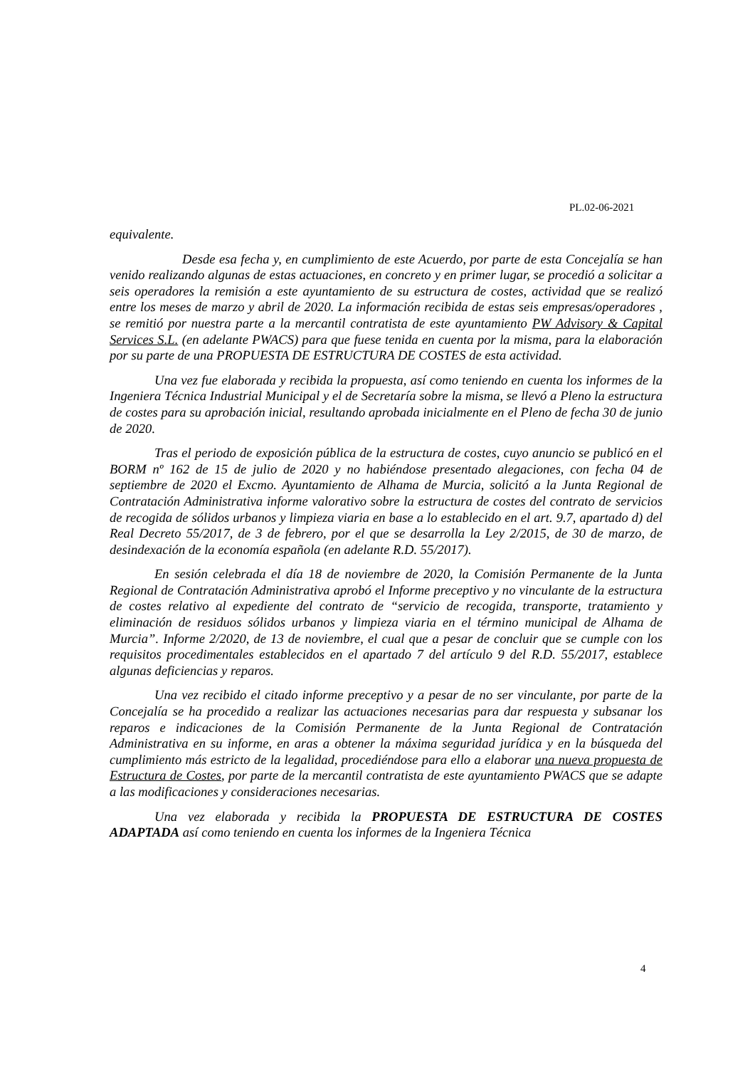PL.02-06-2021
equivalente.
Desde esa fecha y, en cumplimiento de este Acuerdo, por parte de esta Concejalía se han venido realizando algunas de estas actuaciones, en concreto y en primer lugar, se procedió a solicitar a seis operadores la remisión a este ayuntamiento de su estructura de costes, actividad que se realizó entre los meses de marzo y abril de 2020. La información recibida de estas seis empresas/operadores , se remitió por nuestra parte a la mercantil contratista de este ayuntamiento PW Advisory & Capital Services S.L. (en adelante PWACS) para que fuese tenida en cuenta por la misma, para la elaboración por su parte de una PROPUESTA DE ESTRUCTURA DE COSTES de esta actividad.
Una vez fue elaborada y recibida la propuesta, así como teniendo en cuenta los informes de la Ingeniera Técnica Industrial Municipal y el de Secretaría sobre la misma, se llevó a Pleno la estructura de costes para su aprobación inicial, resultando aprobada inicialmente en el Pleno de fecha 30 de junio de 2020.
Tras el periodo de exposición pública de la estructura de costes, cuyo anuncio se publicó en el BORM nº 162 de 15 de julio de 2020 y no habiéndose presentado alegaciones, con fecha 04 de septiembre de 2020 el Excmo. Ayuntamiento de Alhama de Murcia, solicitó a la Junta Regional de Contratación Administrativa informe valorativo sobre la estructura de costes del contrato de servicios de recogida de sólidos urbanos y limpieza viaria en base a lo establecido en el art. 9.7, apartado d) del Real Decreto 55/2017, de 3 de febrero, por el que se desarrolla la Ley 2/2015, de 30 de marzo, de desindexación de la economía española (en adelante R.D. 55/2017).
En sesión celebrada el día 18 de noviembre de 2020, la Comisión Permanente de la Junta Regional de Contratación Administrativa aprobó el Informe preceptivo y no vinculante de la estructura de costes relativo al expediente del contrato de “servicio de recogida, transporte, tratamiento y eliminación de residuos sólidos urbanos y limpieza viaria en el término municipal de Alhama de Murcia”. Informe 2/2020, de 13 de noviembre, el cual que a pesar de concluir que se cumple con los requisitos procedimentales establecidos en el apartado 7 del artículo 9 del R.D. 55/2017, establece algunas deficiencias y reparos.
Una vez recibido el citado informe preceptivo y a pesar de no ser vinculante, por parte de la Concejalía se ha procedido a realizar las actuaciones necesarias para dar respuesta y subsanar los reparos e indicaciones de la Comisión Permanente de la Junta Regional de Contratación Administrativa en su informe, en aras a obtener la máxima seguridad jurídica y en la búsqueda del cumplimiento más estricto de la legalidad, procediéndose para ello a elaborar una nueva propuesta de Estructura de Costes, por parte de la mercantil contratista de este ayuntamiento PWACS que se adapte a las modificaciones y consideraciones necesarias.
Una vez elaborada y recibida la PROPUESTA DE ESTRUCTURA DE COSTES ADAPTADA así como teniendo en cuenta los informes de la Ingeniera Técnica
4